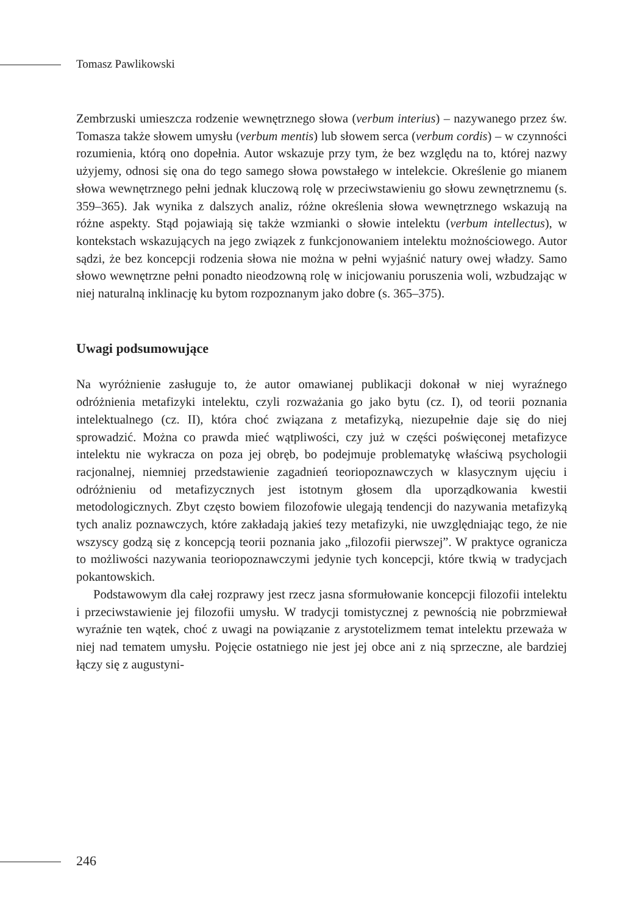Tomasz Pawlikowski
Zembrzuski umieszcza rodzenie wewnętrznego słowa (verbum interius) – nazywanego przez św. Tomasza także słowem umysłu (verbum mentis) lub słowem serca (verbum cordis) – w czynności rozumienia, którą ono dopełnia. Autor wskazuje przy tym, że bez względu na to, której nazwy użyjemy, odnosi się ona do tego samego słowa powstałego w intelekcie. Określenie go mianem słowa wewnętrznego pełni jednak kluczową rolę w przeciwstawieniu go słowu zewnętrznemu (s. 359–365). Jak wynika z dalszych analiz, różne określenia słowa wewnętrznego wskazują na różne aspekty. Stąd pojawiają się także wzmianki o słowie intelektu (verbum intellectus), w kontekstach wskazujących na jego związek z funkcjonowaniem intelektu możnościowego. Autor sądzi, że bez koncepcji rodzenia słowa nie można w pełni wyjaśnić natury owej władzy. Samo słowo wewnętrzne pełni ponadto nieodzowną rolę w inicjowaniu poruszenia woli, wzbudzając w niej naturalną inklinację ku bytom rozpoznanym jako dobre (s. 365–375).
Uwagi podsumowujące
Na wyróżnienie zasługuje to, że autor omawianej publikacji dokonał w niej wyraźnego odróżnienia metafizyki intelektu, czyli rozważania go jako bytu (cz. I), od teorii poznania intelektualnego (cz. II), która choć związana z metafizyką, niezupełnie daje się do niej sprowadzić. Można co prawda mieć wątpliwości, czy już w części poświęconej metafizyce intelektu nie wykracza on poza jej obręb, bo podejmuje problematykę właściwą psychologii racjonalnej, niemniej przedstawienie zagadnień teoriopoznawczych w klasycznym ujęciu i odróżnieniu od metafizycznych jest istotnym głosem dla uporządkowania kwestii metodologicznych. Zbyt często bowiem filozofowie ulegają tendencji do nazywania metafizyką tych analiz poznawczych, które zakładają jakieś tezy metafizyki, nie uwzględniając tego, że nie wszyscy godzą się z koncepcją teorii poznania jako „filozofii pierwszej”. W praktyce ogranicza to możliwości nazywania teoriopoznawczymi jedynie tych koncepcji, które tkwią w tradycjach pokantowskich.
Podstawowym dla całej rozprawy jest rzecz jasna sformułowanie koncepcji filozofii intelektu i przeciwstawienie jej filozofii umysłu. W tradycji tomistycznej z pewnością nie pobrzmiewał wyraźnie ten wątek, choć z uwagi na powiązanie z arystotelizmem temat intelektu przeważa w niej nad tematem umysłu. Pojęcie ostatniego nie jest jej obce ani z nią sprzeczne, ale bardziej łączy się z augustyni-
246